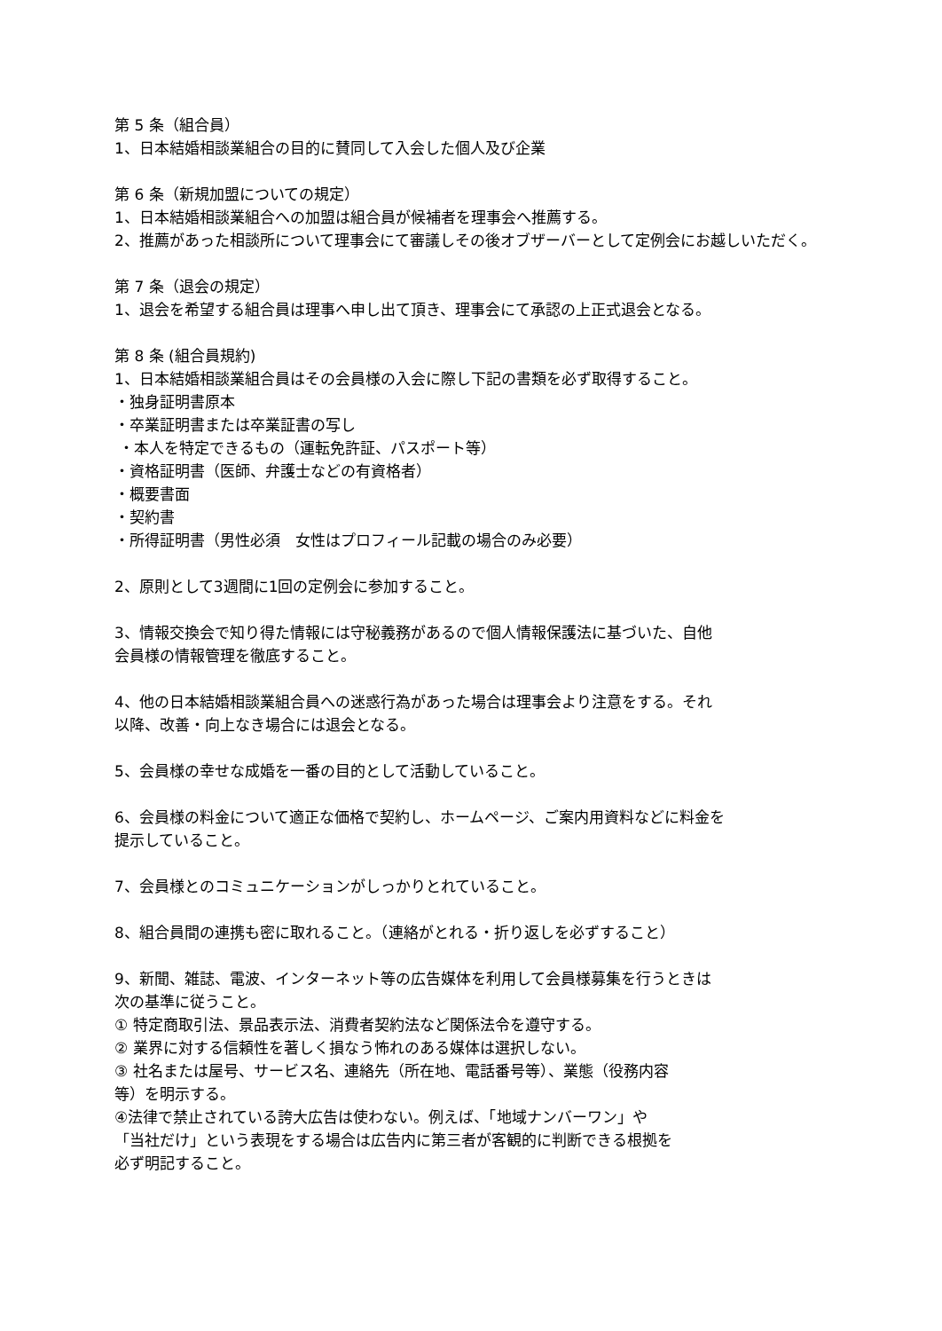第 5 条（組合員）
1、日本結婚相談業組合の目的に賛同して入会した個人及び企業
第 6 条（新規加盟についての規定）
1、日本結婚相談業組合への加盟は組合員が候補者を理事会へ推薦する。
2、推薦があった相談所について理事会にて審議しその後オブザーバーとして定例会にお越しいただく。
第 7 条（退会の規定）
1、退会を希望する組合員は理事へ申し出て頂き、理事会にて承認の上正式退会となる。
第 8 条 (組合員規約)
1、日本結婚相談業組合員はその会員様の入会に際し下記の書類を必ず取得すること。
・独身証明書原本
・卒業証明書または卒業証書の写し
・本人を特定できるもの（運転免許証、パスポート等）
・資格証明書（医師、弁護士などの有資格者）
・概要書面
・契約書
・所得証明書（男性必須　女性はプロフィール記載の場合のみ必要）
2、原則として3週間に1回の定例会に参加すること。
3、情報交換会で知り得た情報には守秘義務があるので個人情報保護法に基づいた、自他
会員様の情報管理を徹底すること。
4、他の日本結婚相談業組合員への迷惑行為があった場合は理事会より注意をする。それ
以降、改善・向上なき場合には退会となる。
5、会員様の幸せな成婚を一番の目的として活動していること。
6、会員様の料金について適正な価格で契約し、ホームページ、ご案内用資料などに料金を
提示していること。
7、会員様とのコミュニケーションがしっかりとれていること。
8、組合員間の連携も密に取れること。（連絡がとれる・折り返しを必ずすること）
9、新聞、雑誌、電波、インターネット等の広告媒体を利用して会員様募集を行うときは
次の基準に従うこと。
① 特定商取引法、景品表示法、消費者契約法など関係法令を遵守する。
② 業界に対する信頼性を著しく損なう怖れのある媒体は選択しない。
③ 社名または屋号、サービス名、連絡先（所在地、電話番号等）、業態（役務内容
等）を明示する。
④法律で禁止されている誇大広告は使わない。例えば、「地域ナンバーワン」や
「当社だけ」という表現をする場合は広告内に第三者が客観的に判断できる根拠を
必ず明記すること。